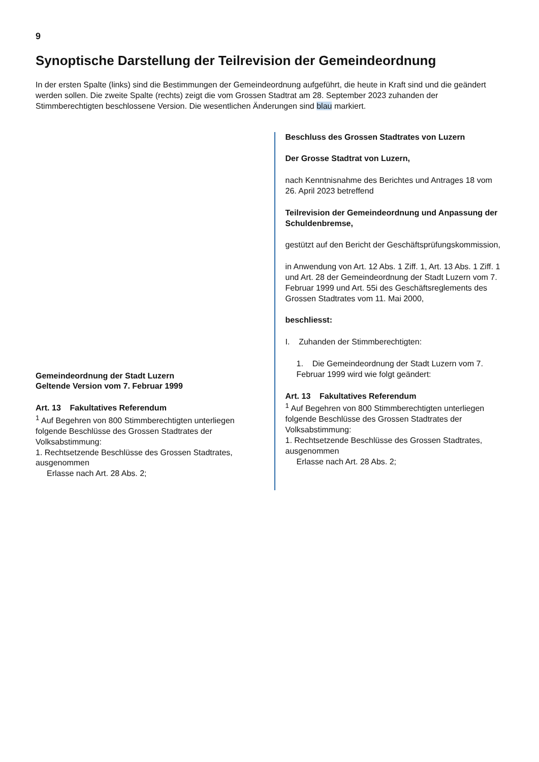9
Synoptische Darstellung der Teilrevision der Gemeindeordnung
In der ersten Spalte (links) sind die Bestimmungen der Gemeindeordnung aufgeführt, die heute in Kraft sind und die geändert werden sollen. Die zweite Spalte (rechts) zeigt die vom Grossen Stadtrat am 28. September 2023 zuhanden der Stimmberechtigten beschlossene Version. Die wesentlichen Änderungen sind blau markiert.
Gemeindeordnung der Stadt Luzern
Geltende Version vom 7. Februar 1999
Art. 13 Fakultatives Referendum
<sup>1</sup> Auf Begehren von 800 Stimmberechtigten unterliegen folgende Beschlüsse des Grossen Stadtrates der Volksabstimmung:
1. Rechtsetzende Beschlüsse des Grossen Stadtrates, ausgenommen
Erlasse nach Art. 28 Abs. 2;
Beschluss des Grossen Stadtrates von Luzern
Der Grosse Stadtrat von Luzern,
nach Kenntnisnahme des Berichtes und Antrages 18 vom 26. April 2023 betreffend
Teilrevision der Gemeindeordnung und Anpassung der Schuldenbremse,
gestützt auf den Bericht der Geschäftsprüfungskommission,
in Anwendung von Art. 12 Abs. 1 Ziff. 1, Art. 13 Abs. 1 Ziff. 1 und Art. 28 der Gemeindeordnung der Stadt Luzern vom 7. Februar 1999 und Art. 55i des Geschäftsreglements des Grossen Stadtrates vom 11. Mai 2000,
beschliesst:
I. Zuhanden der Stimmberechtigten:
1. Die Gemeindeordnung der Stadt Luzern vom 7. Februar 1999 wird wie folgt geändert:
Art. 13 Fakultatives Referendum
<sup>1</sup> Auf Begehren von 800 Stimmberechtigten unterliegen folgende Beschlüsse des Grossen Stadtrates der Volksabstimmung:
1. Rechtsetzende Beschlüsse des Grossen Stadtrates, ausgenommen
Erlasse nach Art. 28 Abs. 2;